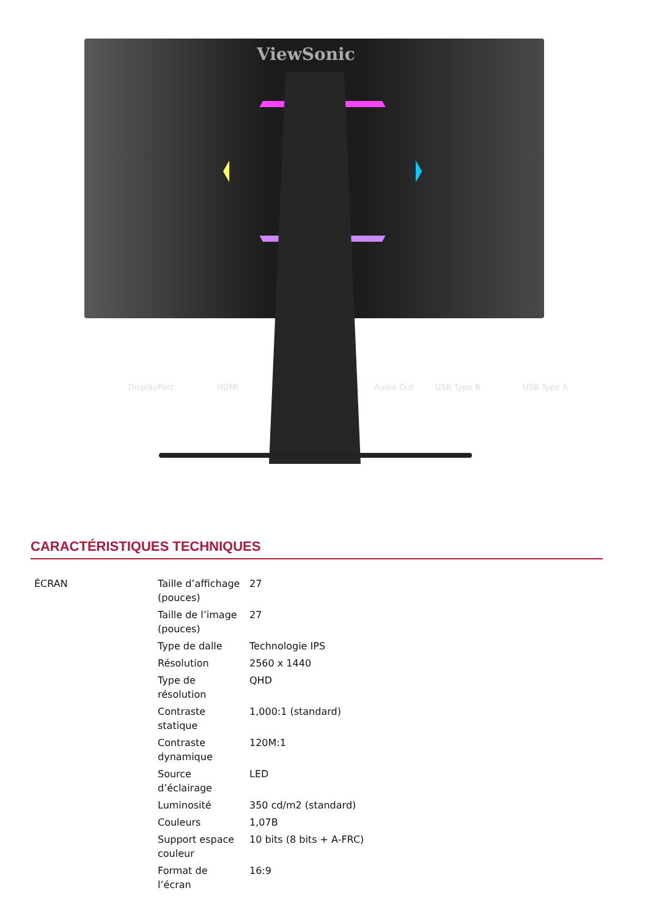ViewSonic
DisplayPort HDMI Audio Out USB Type B USB Type A
CARACTÉRISTIQUES TECHNIQUES
| ÉCRAN | Taille d’affichage (pouces) | 27 |
| | Taille de l’image (pouces) | 27 |
| | Type de dalle | Technologie IPS |
| | Résolution | 2560 x 1440 |
| | Type de résolution | QHD |
| | Contraste statique | 1,000:1 (standard) |
| | Contraste dynamique | 120M:1 |
| | Source d’éclairage | LED |
| | Luminosité | 350 cd/m2 (standard) |
| | Couleurs | 1,07B |
| | Support espace couleur | 10 bits (8 bits + A-FRC) |
| | Format de l’écran | 16:9 |